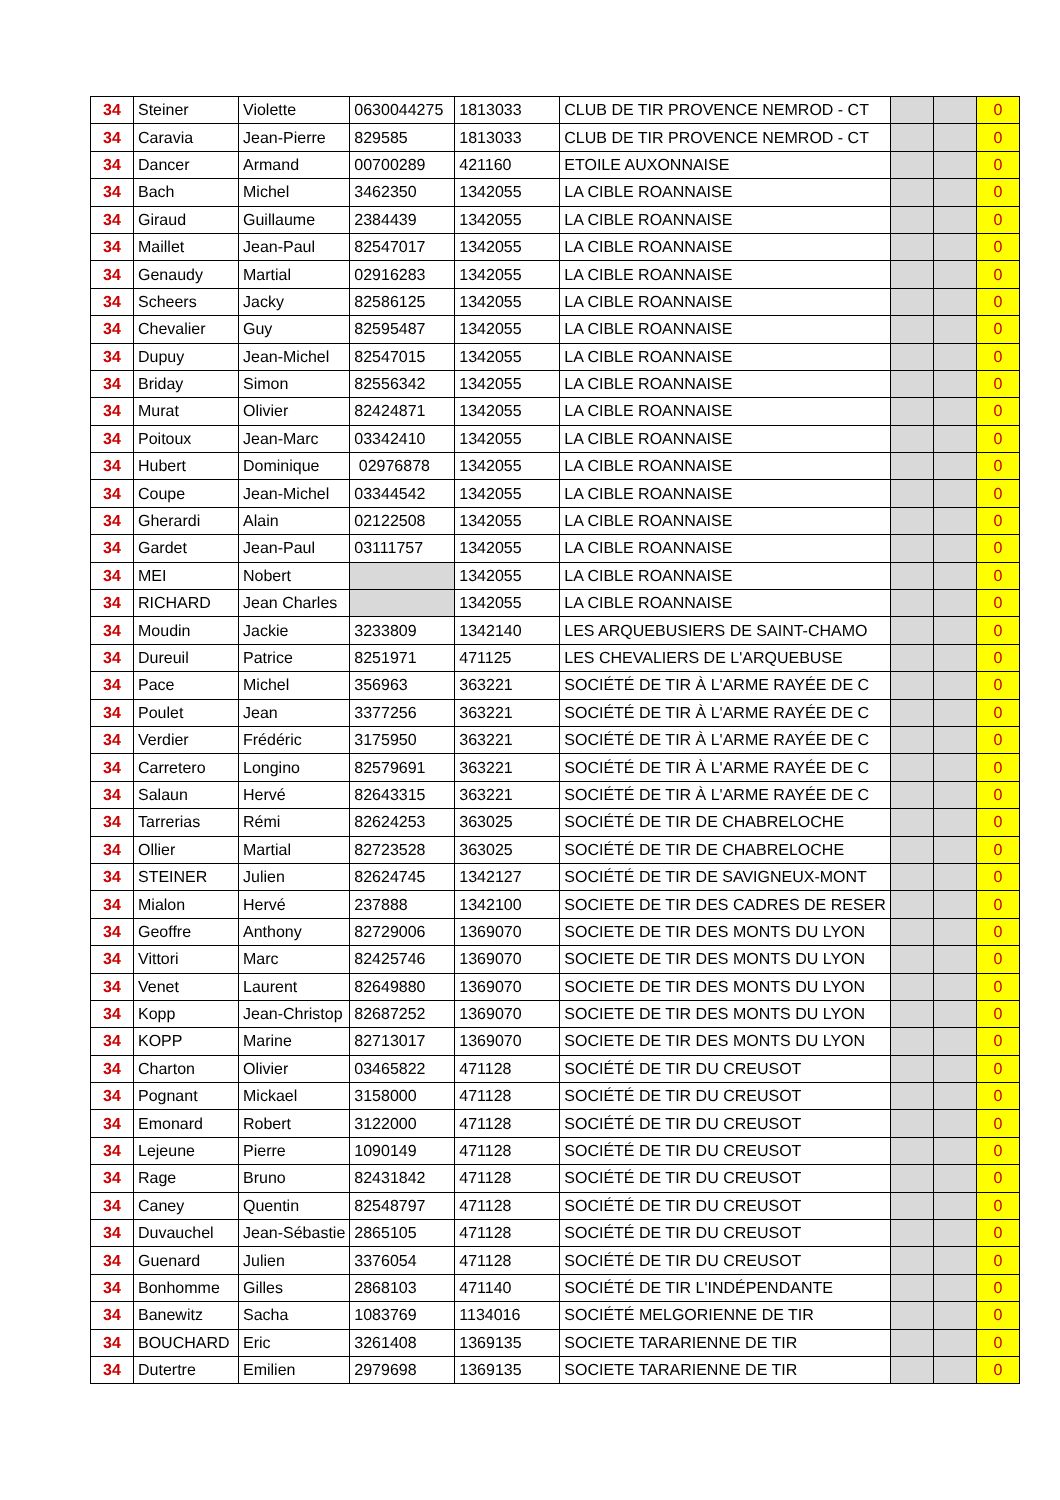| 34 | Steiner | Violette | 0630044275 | 1813033 | CLUB DE TIR PROVENCE NEMROD - CT | | | 0 |
| 34 | Caravia | Jean-Pierre | 829585 | 1813033 | CLUB DE TIR PROVENCE NEMROD - CT | | | 0 |
| 34 | Dancer | Armand | 00700289 | 421160 | ETOILE AUXONNAISE | | | 0 |
| 34 | Bach | Michel | 3462350 | 1342055 | LA CIBLE ROANNAISE | | | 0 |
| 34 | Giraud | Guillaume | 2384439 | 1342055 | LA CIBLE ROANNAISE | | | 0 |
| 34 | Maillet | Jean-Paul | 82547017 | 1342055 | LA CIBLE ROANNAISE | | | 0 |
| 34 | Genaudy | Martial | 02916283 | 1342055 | LA CIBLE ROANNAISE | | | 0 |
| 34 | Scheers | Jacky | 82586125 | 1342055 | LA CIBLE ROANNAISE | | | 0 |
| 34 | Chevalier | Guy | 82595487 | 1342055 | LA CIBLE ROANNAISE | | | 0 |
| 34 | Dupuy | Jean-Michel | 82547015 | 1342055 | LA CIBLE ROANNAISE | | | 0 |
| 34 | Briday | Simon | 82556342 | 1342055 | LA CIBLE ROANNAISE | | | 0 |
| 34 | Murat | Olivier | 82424871 | 1342055 | LA CIBLE ROANNAISE | | | 0 |
| 34 | Poitoux | Jean-Marc | 03342410 | 1342055 | LA CIBLE ROANNAISE | | | 0 |
| 34 | Hubert | Dominique | 02976878 | 1342055 | LA CIBLE ROANNAISE | | | 0 |
| 34 | Coupe | Jean-Michel | 03344542 | 1342055 | LA CIBLE ROANNAISE | | | 0 |
| 34 | Gherardi | Alain | 02122508 | 1342055 | LA CIBLE ROANNAISE | | | 0 |
| 34 | Gardet | Jean-Paul | 03111757 | 1342055 | LA CIBLE ROANNAISE | | | 0 |
| 34 | MEI | Nobert | | 1342055 | LA CIBLE ROANNAISE | | | 0 |
| 34 | RICHARD | Jean Charles | | 1342055 | LA CIBLE ROANNAISE | | | 0 |
| 34 | Moudin | Jackie | 3233809 | 1342140 | LES ARQUEBUSIERS DE SAINT-CHAMO | | | 0 |
| 34 | Dureuil | Patrice | 8251971 | 471125 | LES CHEVALIERS DE L'ARQUEBUSE | | | 0 |
| 34 | Pace | Michel | 356963 | 363221 | SOCIÉTÉ DE TIR À L'ARME RAYÉE DE C | | | 0 |
| 34 | Poulet | Jean | 3377256 | 363221 | SOCIÉTÉ DE TIR À L'ARME RAYÉE DE C | | | 0 |
| 34 | Verdier | Frédéric | 3175950 | 363221 | SOCIÉTÉ DE TIR À L'ARME RAYÉE DE C | | | 0 |
| 34 | Carretero | Longino | 82579691 | 363221 | SOCIÉTÉ DE TIR À L'ARME RAYÉE DE C | | | 0 |
| 34 | Salaun | Hervé | 82643315 | 363221 | SOCIÉTÉ DE TIR À L'ARME RAYÉE DE C | | | 0 |
| 34 | Tarrerias | Rémi | 82624253 | 363025 | SOCIÉTÉ DE TIR DE CHABRELOCHE | | | 0 |
| 34 | Ollier | Martial | 82723528 | 363025 | SOCIÉTÉ DE TIR DE CHABRELOCHE | | | 0 |
| 34 | STEINER | Julien | 82624745 | 1342127 | SOCIÉTÉ DE TIR DE SAVIGNEUX-MONT | | | 0 |
| 34 | Mialon | Hervé | 237888 | 1342100 | SOCIETE DE TIR DES CADRES DE RESER | | | 0 |
| 34 | Geoffre | Anthony | 82729006 | 1369070 | SOCIETE DE TIR DES MONTS DU LYON | | | 0 |
| 34 | Vittori | Marc | 82425746 | 1369070 | SOCIETE DE TIR DES MONTS DU LYON | | | 0 |
| 34 | Venet | Laurent | 82649880 | 1369070 | SOCIETE DE TIR DES MONTS DU LYON | | | 0 |
| 34 | Kopp | Jean-Christop | 82687252 | 1369070 | SOCIETE DE TIR DES MONTS DU LYON | | | 0 |
| 34 | KOPP | Marine | 82713017 | 1369070 | SOCIETE DE TIR DES MONTS DU LYON | | | 0 |
| 34 | Charton | Olivier | 03465822 | 471128 | SOCIÉTÉ DE TIR DU CREUSOT | | | 0 |
| 34 | Pognant | Mickael | 3158000 | 471128 | SOCIÉTÉ DE TIR DU CREUSOT | | | 0 |
| 34 | Emonard | Robert | 3122000 | 471128 | SOCIÉTÉ DE TIR DU CREUSOT | | | 0 |
| 34 | Lejeune | Pierre | 1090149 | 471128 | SOCIÉTÉ DE TIR DU CREUSOT | | | 0 |
| 34 | Rage | Bruno | 82431842 | 471128 | SOCIÉTÉ DE TIR DU CREUSOT | | | 0 |
| 34 | Caney | Quentin | 82548797 | 471128 | SOCIÉTÉ DE TIR DU CREUSOT | | | 0 |
| 34 | Duvauchel | Jean-Sébastie | 2865105 | 471128 | SOCIÉTÉ DE TIR DU CREUSOT | | | 0 |
| 34 | Guenard | Julien | 3376054 | 471128 | SOCIÉTÉ DE TIR DU CREUSOT | | | 0 |
| 34 | Bonhomme | Gilles | 2868103 | 471140 | SOCIÉTÉ DE TIR L'INDÉPENDANTE | | | 0 |
| 34 | Banewitz | Sacha | 1083769 | 1134016 | SOCIÉTÉ MELGORIENNE DE TIR | | | 0 |
| 34 | BOUCHARD | Eric | 3261408 | 1369135 | SOCIETE TARARIENNE DE TIR | | | 0 |
| 34 | Dutertre | Emilien | 2979698 | 1369135 | SOCIETE TARARIENNE DE TIR | | | 0 |